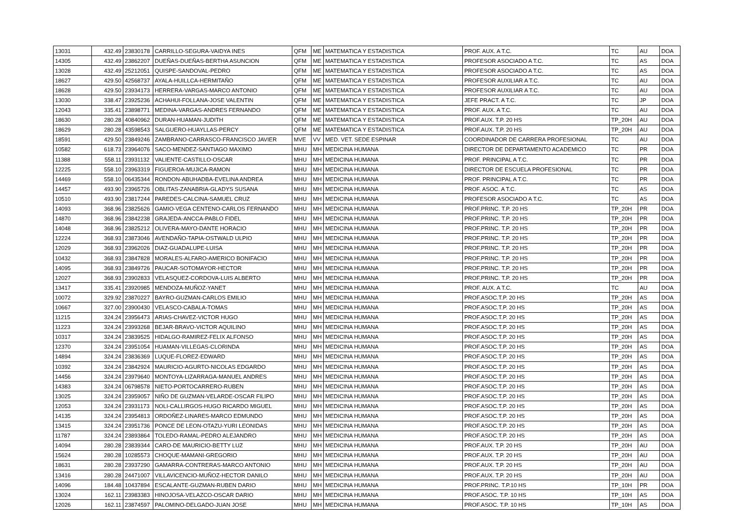| 13031 | 432.49 | 23830178 | CARRILLO-SEGURA-VAIDYA INES | QFM | ME | MATEMATICA Y ESTADISTICA | PROF. AUX. A T.C. | TC | AU | DOA |
| 14305 | 432.49 | 23862207 | DUEÑAS-DUEÑAS-BERTHA ASUNCION | QFM | ME | MATEMATICA Y ESTADISTICA | PROFESOR ASOCIADO A T.C. | TC | AS | DOA |
| 13028 | 432.49 | 25212051 | QUISPE-SANDOVAL-PEDRO | QFM | ME | MATEMATICA Y ESTADISTICA | PROFESOR ASOCIADO A T.C. | TC | AS | DOA |
| 18627 | 429.50 | 42568737 | AYALA-HUILLCA-HERMITAÑO | QFM | ME | MATEMATICA Y ESTADISTICA | PROFESOR AUXILIAR A T.C. | TC | AU | DOA |
| 18628 | 429.50 | 23934173 | HERRERA-VARGAS-MARCO ANTONIO | QFM | ME | MATEMATICA Y ESTADISTICA | PROFESOR AUXILIAR A T.C. | TC | AU | DOA |
| 13030 | 338.47 | 23925236 | ACHAHUI-FOLLANA-JOSE VALENTIN | QFM | ME | MATEMATICA Y ESTADISTICA | JEFE PRACT. A T.C. | TC | JP | DOA |
| 12043 | 335.41 | 23898771 | MEDINA-VARGAS-ANDRES FERNANDO | QFM | ME | MATEMATICA Y ESTADISTICA | PROF. AUX. A T.C. | TC | AU | DOA |
| 18630 | 280.28 | 40840962 | DURAN-HUAMAN-JUDITH | QFM | ME | MATEMATICA Y ESTADISTICA | PROF.AUX. T.P. 20 HS | TP_20H | AU | DOA |
| 18629 | 280.28 | 43598543 | SALGUERO-HUAYLLAS-PERCY | QFM | ME | MATEMATICA Y ESTADISTICA | PROF.AUX. T.P. 20 HS | TP_20H | AU | DOA |
| 18591 | 429.50 | 23849246 | ZAMBRANO-CARRASCO-FRANCISCO JAVIER | MVE | VV | MED. VET. SEDE ESPINAR | COORDINADOR DE CARRERA PROFESIONAL | TC | AU | DOA |
| 10582 | 618.73 | 23964076 | SACO-MENDEZ-SANTIAGO MAXIMO | MHU | MH | MEDICINA HUMANA | DIRECTOR DE DEPARTAMENTO ACADEMICO | TC | PR | DOA |
| 11388 | 558.11 | 23931132 | VALIENTE-CASTILLO-OSCAR | MHU | MH | MEDICINA HUMANA | PROF. PRINCIPAL A T.C. | TC | PR | DOA |
| 12225 | 558.10 | 23963319 | FIGUEROA-MUJICA-RAMON | MHU | MH | MEDICINA HUMANA | DIRECTOR DE ESCUELA PROFESIONAL | TC | PR | DOA |
| 14469 | 558.10 | 06435344 | RONDON-ABUHADBA-EVELINA ANDREA | MHU | MH | MEDICINA HUMANA | PROF. PRINCIPAL A T.C. | TC | PR | DOA |
| 14457 | 493.90 | 23965726 | OBLITAS-ZANABRIA-GLADYS SUSANA | MHU | MH | MEDICINA HUMANA | PROF. ASOC. A T.C. | TC | AS | DOA |
| 10510 | 493.90 | 23817244 | PAREDES-CALCINA-SAMUEL CRUZ | MHU | MH | MEDICINA HUMANA | PROFESOR ASOCIADO A T.C. | TC | AS | DOA |
| 14093 | 368.96 | 23825626 | GAMIO-VEGA CENTENO-CARLOS FERNANDO | MHU | MH | MEDICINA HUMANA | PROF.PRINC. T.P. 20 HS | TP_20H | PR | DOA |
| 14870 | 368.96 | 23842238 | GRAJEDA-ANCCA-PABLO FIDEL | MHU | MH | MEDICINA HUMANA | PROF.PRINC. T.P. 20 HS | TP_20H | PR | DOA |
| 14048 | 368.96 | 23825212 | OLIVERA-MAYO-DANTE HORACIO | MHU | MH | MEDICINA HUMANA | PROF.PRINC. T.P. 20 HS | TP_20H | PR | DOA |
| 12224 | 368.93 | 23873046 | AVENDAÑO-TAPIA-OSTWALD ULPIO | MHU | MH | MEDICINA HUMANA | PROF.PRINC. T.P. 20 HS | TP_20H | PR | DOA |
| 12029 | 368.93 | 23962026 | DIAZ-GUADALUPE-LUISA | MHU | MH | MEDICINA HUMANA | PROF.PRINC. T.P. 20 HS | TP_20H | PR | DOA |
| 10432 | 368.93 | 23847828 | MORALES-ALFARO-AMERICO BONIFACIO | MHU | MH | MEDICINA HUMANA | PROF.PRINC. T.P. 20 HS | TP_20H | PR | DOA |
| 14095 | 368.93 | 23849726 | PAUCAR-SOTOMAYOR-HECTOR | MHU | MH | MEDICINA HUMANA | PROF.PRINC. T.P. 20 HS | TP_20H | PR | DOA |
| 12027 | 368.93 | 23902833 | VELASQUEZ-CORDOVA-LUIS ALBERTO | MHU | MH | MEDICINA HUMANA | PROF.PRINC. T.P. 20 HS | TP_20H | PR | DOA |
| 13417 | 335.41 | 23920985 | MENDOZA-MUÑOZ-YANET | MHU | MH | MEDICINA HUMANA | PROF. AUX. A T.C. | TC | AU | DOA |
| 10072 | 329.92 | 23870227 | BAYRO-GUZMAN-CARLOS EMILIO | MHU | MH | MEDICINA HUMANA | PROF.ASOC.T.P. 20 HS | TP_20H | AS | DOA |
| 10667 | 327.00 | 23900430 | VELASCO-CABALA-TOMAS | MHU | MH | MEDICINA HUMANA | PROF.ASOC.T.P. 20 HS | TP_20H | AS | DOA |
| 11215 | 324.24 | 23956473 | ARIAS-CHAVEZ-VICTOR HUGO | MHU | MH | MEDICINA HUMANA | PROF.ASOC.T.P. 20 HS | TP_20H | AS | DOA |
| 11223 | 324.24 | 23993268 | BEJAR-BRAVO-VICTOR AQUILINO | MHU | MH | MEDICINA HUMANA | PROF.ASOC.T.P. 20 HS | TP_20H | AS | DOA |
| 10317 | 324.24 | 23839525 | HIDALGO-RAMIREZ-FELIX ALFONSO | MHU | MH | MEDICINA HUMANA | PROF.ASOC.T.P. 20 HS | TP_20H | AS | DOA |
| 12370 | 324.24 | 23951054 | HUAMAN-VILLEGAS-CLORINDA | MHU | MH | MEDICINA HUMANA | PROF.ASOC.T.P. 20 HS | TP_20H | AS | DOA |
| 14894 | 324.24 | 23836369 | LUQUE-FLOREZ-EDWARD | MHU | MH | MEDICINA HUMANA | PROF.ASOC.T.P. 20 HS | TP_20H | AS | DOA |
| 10392 | 324.24 | 23842924 | MAURICIO-AGURTO-NICOLAS EDGARDO | MHU | MH | MEDICINA HUMANA | PROF.ASOC.T.P. 20 HS | TP_20H | AS | DOA |
| 14456 | 324.24 | 23979640 | MONTOYA-LIZARRAGA-MANUEL ANDRES | MHU | MH | MEDICINA HUMANA | PROF.ASOC.T.P. 20 HS | TP_20H | AS | DOA |
| 14383 | 324.24 | 06798578 | NIETO-PORTOCARRERO-RUBEN | MHU | MH | MEDICINA HUMANA | PROF.ASOC.T.P. 20 HS | TP_20H | AS | DOA |
| 13025 | 324.24 | 23959057 | NIÑO DE GUZMAN-VELARDE-OSCAR FILIPO | MHU | MH | MEDICINA HUMANA | PROF.ASOC.T.P. 20 HS | TP_20H | AS | DOA |
| 12053 | 324.24 | 23931173 | NOLI-CALLIRGOS-HUGO RICARDO MIGUEL | MHU | MH | MEDICINA HUMANA | PROF.ASOC.T.P. 20 HS | TP_20H | AS | DOA |
| 14135 | 324.24 | 23954813 | ORDOÑEZ-LINARES-MARCO EDMUNDO | MHU | MH | MEDICINA HUMANA | PROF.ASOC.T.P. 20 HS | TP_20H | AS | DOA |
| 13415 | 324.24 | 23951736 | PONCE DE LEON-OTAZU-YURI LEONIDAS | MHU | MH | MEDICINA HUMANA | PROF.ASOC.T.P. 20 HS | TP_20H | AS | DOA |
| 11787 | 324.24 | 23893864 | TOLEDO-RAMAL-PEDRO ALEJANDRO | MHU | MH | MEDICINA HUMANA | PROF.ASOC.T.P. 20 HS | TP_20H | AS | DOA |
| 14094 | 280.28 | 23839344 | CARO-DE MAURICIO-BETTY LUZ | MHU | MH | MEDICINA HUMANA | PROF.AUX. T.P. 20 HS | TP_20H | AU | DOA |
| 15624 | 280.28 | 10285573 | CHOQUE-MAMANI-GREGORIO | MHU | MH | MEDICINA HUMANA | PROF.AUX. T.P. 20 HS | TP_20H | AU | DOA |
| 18631 | 280.28 | 23937290 | GAMARRA-CONTRERAS-MARCO ANTONIO | MHU | MH | MEDICINA HUMANA | PROF.AUX. T.P. 20 HS | TP_20H | AU | DOA |
| 13416 | 280.28 | 24471007 | VILLAVICENCIO-MUÑOZ-HECTOR DANILO | MHU | MH | MEDICINA HUMANA | PROF.AUX. T.P. 20 HS | TP_20H | AU | DOA |
| 14096 | 184.48 | 10437894 | ESCALANTE-GUZMAN-RUBEN DARIO | MHU | MH | MEDICINA HUMANA | PROF.PRINC. T.P.10 HS | TP_10H | PR | DOA |
| 13024 | 162.11 | 23983383 | HINOJOSA-VELAZCO-OSCAR DARIO | MHU | MH | MEDICINA HUMANA | PROF.ASOC. T.P. 10 HS | TP_10H | AS | DOA |
| 12026 | 162.11 | 23874597 | PALOMINO-DELGADO-JUAN JOSE | MHU | MH | MEDICINA HUMANA | PROF.ASOC. T.P. 10 HS | TP_10H | AS | DOA |